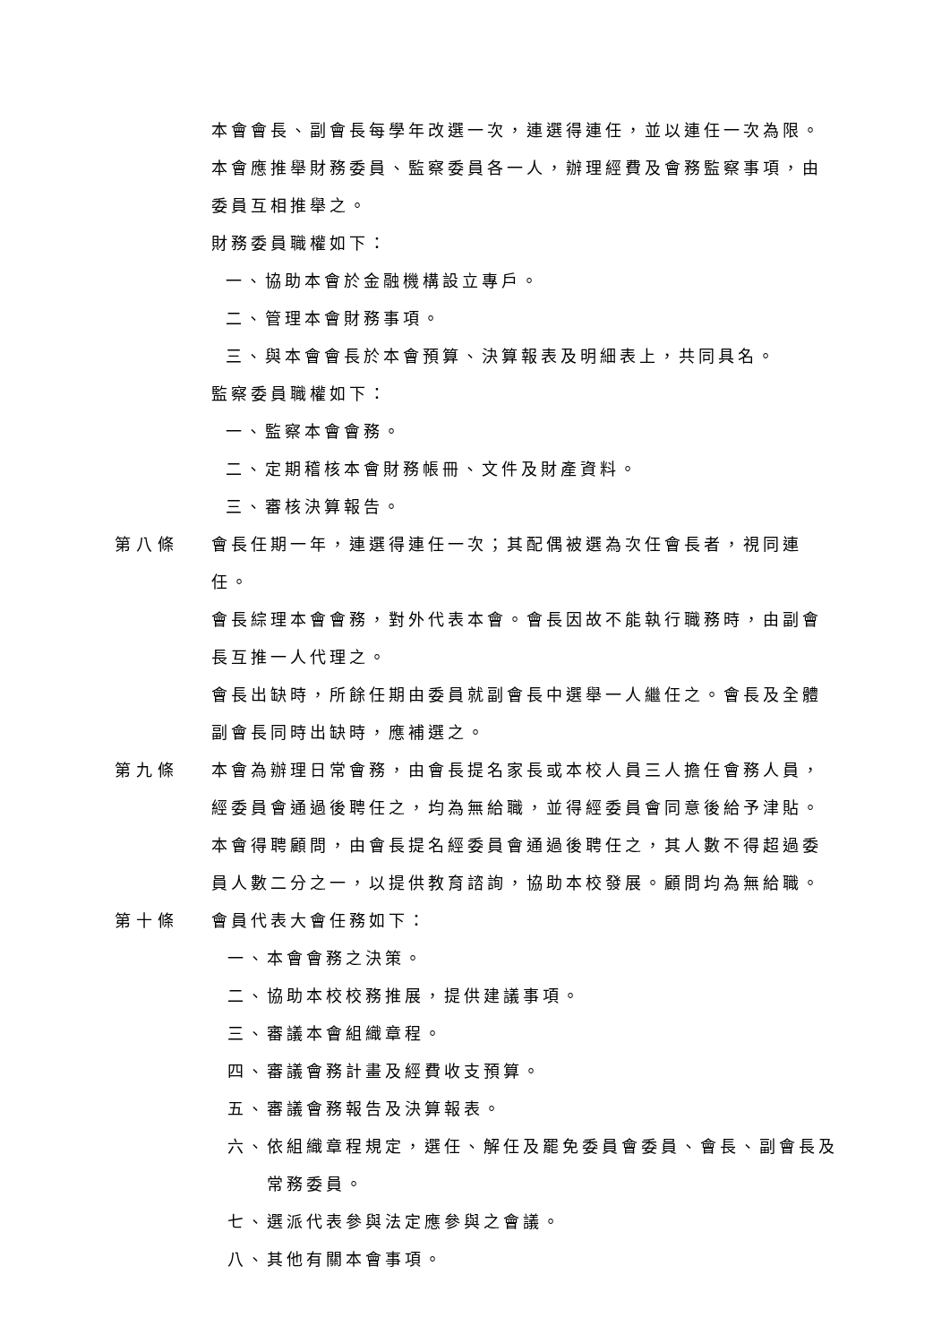本會會長、副會長每學年改選一次，連選得連任，並以連任一次為限。
本會應推舉財務委員、監察委員各一人，辦理經費及會務監察事項，由委員互相推舉之。
財務委員職權如下：
一、協助本會於金融機構設立專戶。
二、管理本會財務事項。
三、與本會會長於本會預算、決算報表及明細表上，共同具名。
監察委員職權如下：
一、監察本會會務。
二、定期稽核本會財務帳冊、文件及財產資料。
三、審核決算報告。
第八條 會長任期一年，連選得連任一次；其配偶被選為次任會長者，視同連任。
會長綜理本會會務，對外代表本會。會長因故不能執行職務時，由副會長互推一人代理之。
會長出缺時，所餘任期由委員就副會長中選舉一人繼任之。會長及全體副會長同時出缺時，應補選之。
第九條 本會為辦理日常會務，由會長提名家長或本校人員三人擔任會務人員，經委員會通過後聘任之，均為無給職，並得經委員會同意後給予津貼。
本會得聘顧問，由會長提名經委員會通過後聘任之，其人數不得超過委員人數二分之一，以提供教育諮詢，協助本校發展。顧問均為無給職。
第十條 會員代表大會任務如下：
一、本會會務之決策。
二、協助本校校務推展，提供建議事項。
三、審議本會組織章程。
四、審議會務計畫及經費收支預算。
五、審議會務報告及決算報表。
六、依組織章程規定，選任、解任及罷免委員會委員、會長、副會長及常務委員。
七、選派代表參與法定應參與之會議。
八、其他有關本會事項。